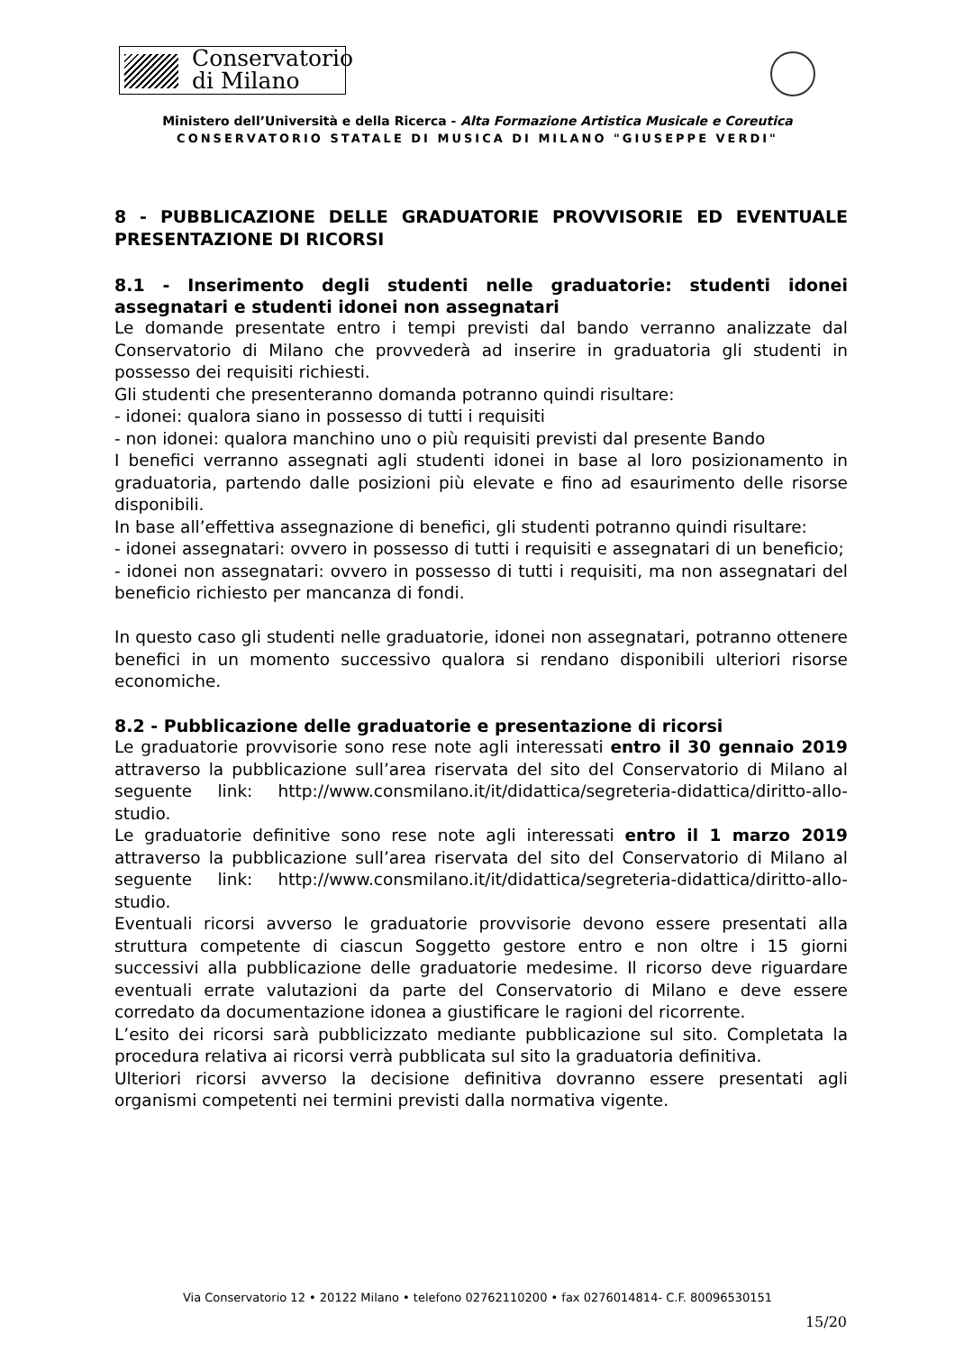Conservatorio
di Milano
Ministero dell’Università e della Ricerca - Alta Formazione Artistica Musicale e Coreutica
CONSERVATORIO STATALE DI MUSICA DI MILANO "GIUSEPPE VERDI"
8 - PUBBLICAZIONE DELLE GRADUATORIE PROVVISORIE ED EVENTUALE PRESENTAZIONE DI RICORSI
8.1 - Inserimento degli studenti nelle graduatorie: studenti idonei assegnatari e studenti idonei non assegnatari
Le domande presentate entro i tempi previsti dal bando verranno analizzate dal Conservatorio di Milano che provvederà ad inserire in graduatoria gli studenti in possesso dei requisiti richiesti.
Gli studenti che presenteranno domanda potranno quindi risultare:
- idonei: qualora siano in possesso di tutti i requisiti
- non idonei: qualora manchino uno o più requisiti previsti dal presente Bando
I benefici verranno assegnati agli studenti idonei in base al loro posizionamento in graduatoria, partendo dalle posizioni più elevate e fino ad esaurimento delle risorse disponibili.
In base all’effettiva assegnazione di benefici, gli studenti potranno quindi risultare:
- idonei assegnatari: ovvero in possesso di tutti i requisiti e assegnatari di un beneficio;
- idonei non assegnatari: ovvero in possesso di tutti i requisiti, ma non assegnatari del beneficio richiesto per mancanza di fondi.
In questo caso gli studenti nelle graduatorie, idonei non assegnatari, potranno ottenere benefici in un momento successivo qualora si rendano disponibili ulteriori risorse economiche.
8.2 - Pubblicazione delle graduatorie e presentazione di ricorsi
Le graduatorie provvisorie sono rese note agli interessati entro il 30 gennaio 2019 attraverso la pubblicazione sull’area riservata del sito del Conservatorio di Milano al seguente link: http://www.consmilano.it/it/didattica/segreteria-didattica/diritto-allo-studio.
Le graduatorie definitive sono rese note agli interessati entro il 1 marzo 2019 attraverso la pubblicazione sull’area riservata del sito del Conservatorio di Milano al seguente link: http://www.consmilano.it/it/didattica/segreteria-didattica/diritto-allo-studio.
Eventuali ricorsi avverso le graduatorie provvisorie devono essere presentati alla struttura competente di ciascun Soggetto gestore entro e non oltre i 15 giorni successivi alla pubblicazione delle graduatorie medesime. Il ricorso deve riguardare eventuali errate valutazioni da parte del Conservatorio di Milano e deve essere corredato da documentazione idonea a giustificare le ragioni del ricorrente.
L’esito dei ricorsi sarà pubblicizzato mediante pubblicazione sul sito. Completata la procedura relativa ai ricorsi verrà pubblicata sul sito la graduatoria definitiva.
Ulteriori ricorsi avverso la decisione definitiva dovranno essere presentati agli organismi competenti nei termini previsti dalla normativa vigente.
Via Conservatorio 12 • 20122 Milano • telefono 02762110200 • fax 0276014814- C.F. 80096530151
15/20